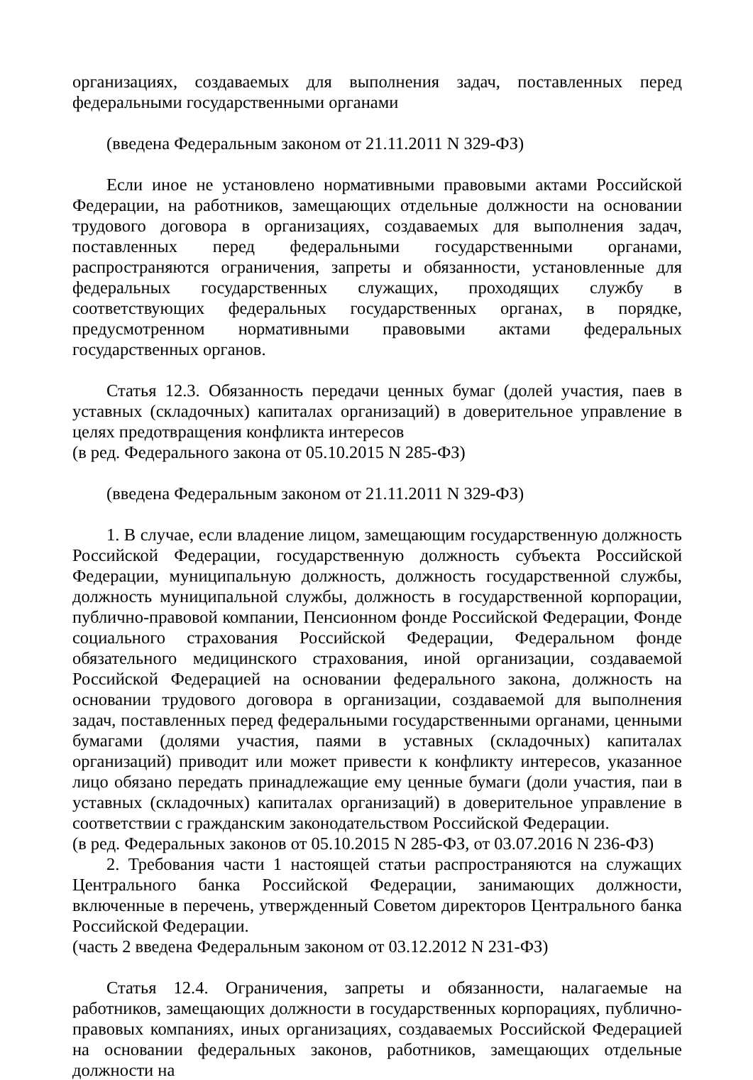организациях, создаваемых для выполнения задач, поставленных перед федеральными государственными органами
(введена Федеральным законом от 21.11.2011 N 329-ФЗ)
Если иное не установлено нормативными правовыми актами Российской Федерации, на работников, замещающих отдельные должности на основании трудового договора в организациях, создаваемых для выполнения задач, поставленных перед федеральными государственными органами, распространяются ограничения, запреты и обязанности, установленные для федеральных государственных служащих, проходящих службу в соответствующих федеральных государственных органах, в порядке, предусмотренном нормативными правовыми актами федеральных государственных органов.
Статья 12.3. Обязанность передачи ценных бумаг (долей участия, паев в уставных (складочных) капиталах организаций) в доверительное управление в целях предотвращения конфликта интересов
(в ред. Федерального закона от 05.10.2015 N 285-ФЗ)
(введена Федеральным законом от 21.11.2011 N 329-ФЗ)
1. В случае, если владение лицом, замещающим государственную должность Российской Федерации, государственную должность субъекта Российской Федерации, муниципальную должность, должность государственной службы, должность муниципальной службы, должность в государственной корпорации, публично-правовой компании, Пенсионном фонде Российской Федерации, Фонде социального страхования Российской Федерации, Федеральном фонде обязательного медицинского страхования, иной организации, создаваемой Российской Федерацией на основании федерального закона, должность на основании трудового договора в организации, создаваемой для выполнения задач, поставленных перед федеральными государственными органами, ценными бумагами (долями участия, паями в уставных (складочных) капиталах организаций) приводит или может привести к конфликту интересов, указанное лицо обязано передать принадлежащие ему ценные бумаги (доли участия, паи в уставных (складочных) капиталах организаций) в доверительное управление в соответствии с гражданским законодательством Российской Федерации.
(в ред. Федеральных законов от 05.10.2015 N 285-ФЗ, от 03.07.2016 N 236-ФЗ)
2. Требования части 1 настоящей статьи распространяются на служащих Центрального банка Российской Федерации, занимающих должности, включенные в перечень, утвержденный Советом директоров Центрального банка Российской Федерации.
(часть 2 введена Федеральным законом от 03.12.2012 N 231-ФЗ)
Статья 12.4. Ограничения, запреты и обязанности, налагаемые на работников, замещающих должности в государственных корпорациях, публично-правовых компаниях, иных организациях, создаваемых Российской Федерацией на основании федеральных законов, работников, замещающих отдельные должности на